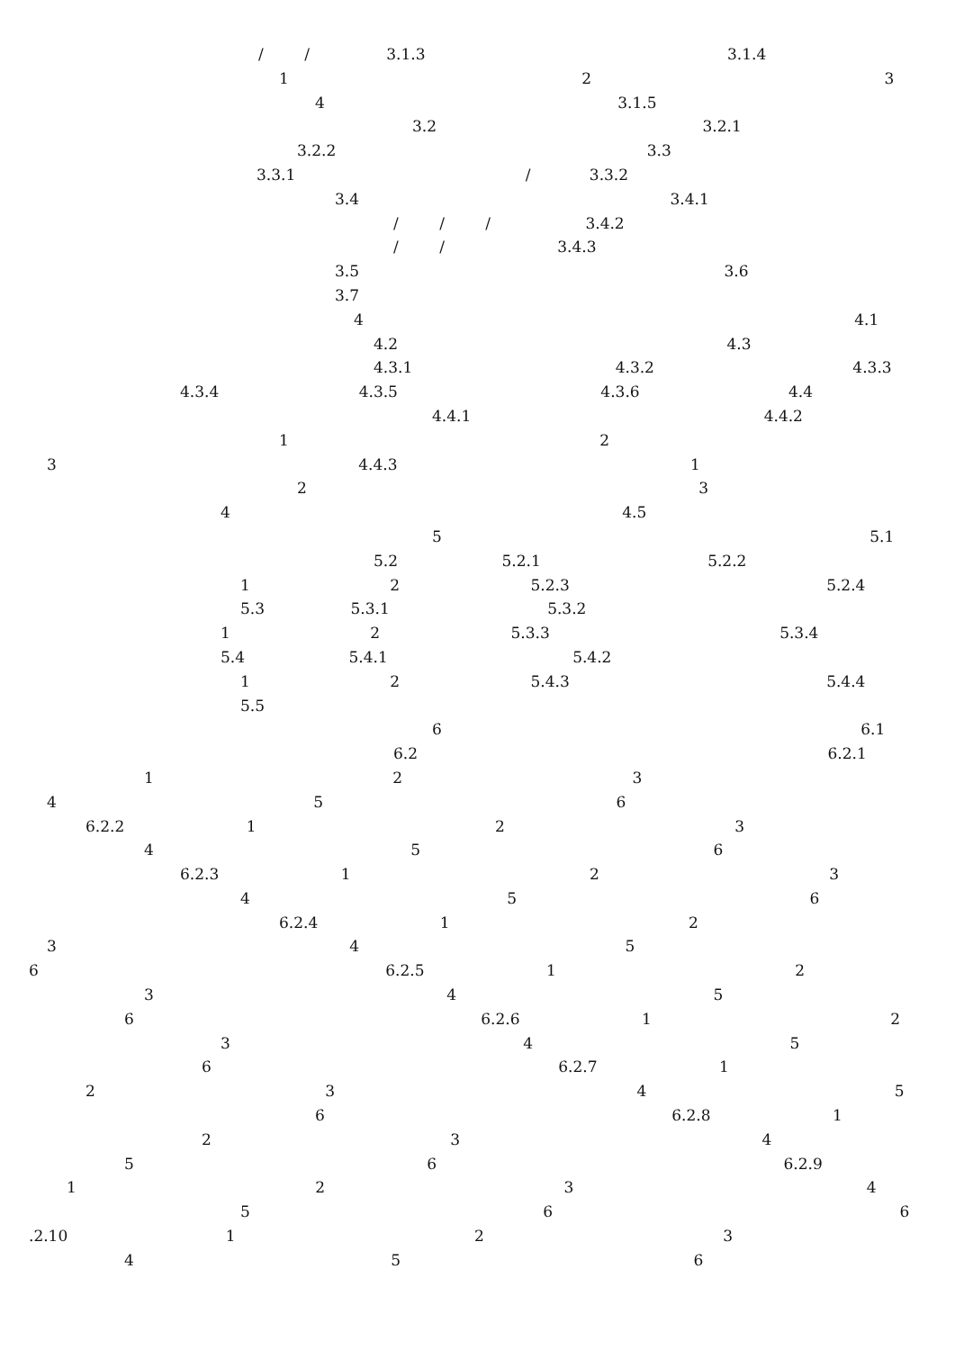/ / 3.1.3 3.1.4
1 2 3
4 3.1.5
3.2 3.2.1
3.2.2 3.3
3.3.1 / 3.3.2
3.4 3.4.1
/ / / 3.4.2
/ / 3.4.3
3.5 3.6
3.7
4 4.1
4.2 4.3
4.3.1 4.3.2 4.3.3
4.3.4 4.3.5 4.3.6 4.4
4.4.1 4.4.2
1 2
3 4.4.3 1
2 3
4 4.5
5 5.1
5.2 5.2.1 5.2.2
1 2 5.2.3 5.2.4
5.3 5.3.1 5.3.2
1 2 5.3.3 5.3.4
5.4 5.4.1 5.4.2
1 2 5.4.3 5.4.4
5.5
6 6.1
6.2 6.2.1
1 2 3
4 5 6
6.2.2 1 2 3
4 5 6
6.2.3 1 2 3
4 5 6
6.2.4 1 2
3 4 5
6 6.2.5 1 2
3 4 5
6 6.2.6 1 2
3 4 5
6 6.2.7 1
2 3 4 5
6 6.2.8 1
2 3 4
5 6 6.2.9
1 2 3 4
5 6 6
.2.10 1 2 3
4 5 6